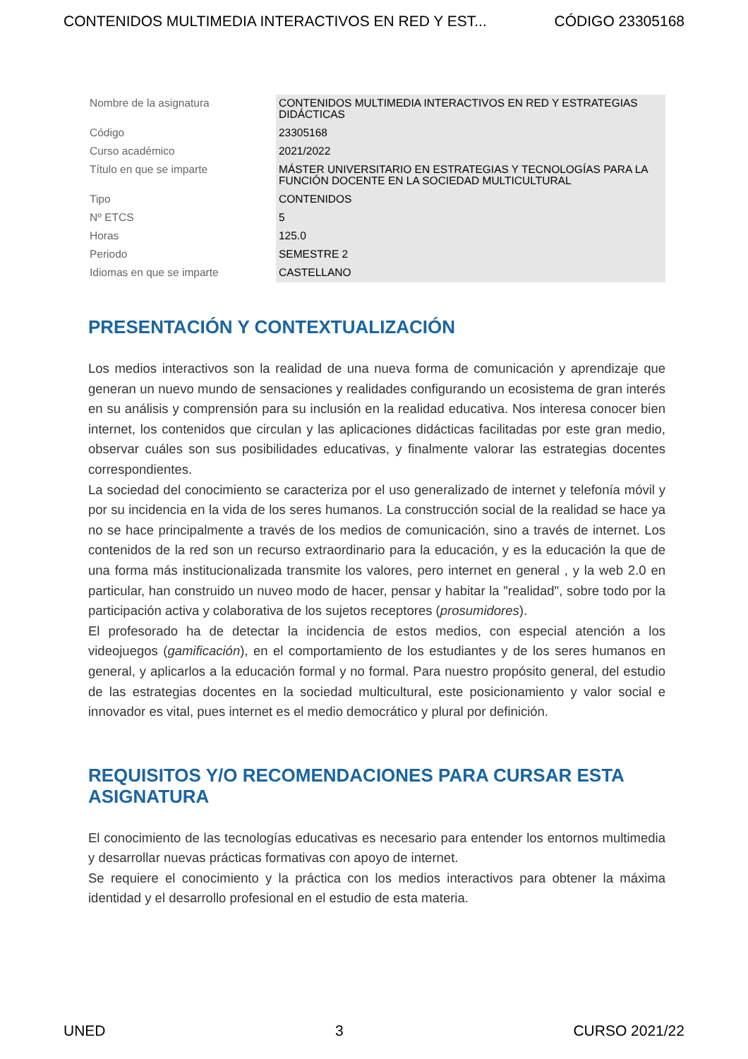CONTENIDOS MULTIMEDIA INTERACTIVOS EN RED Y EST... CÓDIGO 23305168
| Nombre de la asignatura | CONTENIDOS MULTIMEDIA INTERACTIVOS EN RED Y ESTRATEGIAS DIDÁCTICAS |
| Código | 23305168 |
| Curso académico | 2021/2022 |
| Título en que se imparte | MÁSTER UNIVERSITARIO EN ESTRATEGIAS Y TECNOLOGÍAS PARA LA FUNCIÓN DOCENTE EN LA SOCIEDAD MULTICULTURAL |
| Tipo | CONTENIDOS |
| Nº ETCS | 5 |
| Horas | 125.0 |
| Periodo | SEMESTRE 2 |
| Idiomas en que se imparte | CASTELLANO |
PRESENTACIÓN Y CONTEXTUALIZACIÓN
Los medios interactivos son la realidad de una nueva forma de comunicación y aprendizaje que generan un nuevo mundo de sensaciones y realidades configurando un ecosistema de gran interés en su análisis y comprensión para su inclusión en la realidad educativa. Nos interesa conocer bien internet, los contenidos que circulan y las aplicaciones didácticas facilitadas por este gran medio, observar cuáles son sus posibilidades educativas, y finalmente valorar las estrategias docentes correspondientes.
La sociedad del conocimiento se caracteriza por el uso generalizado de internet y telefonía móvil y por su incidencia en la vida de los seres humanos. La construcción social de la realidad se hace ya no se hace principalmente a través de los medios de comunicación, sino a través de internet. Los contenidos de la red son un recurso extraordinario para la educación, y es la educación la que de una forma más institucionalizada transmite los valores, pero internet en general , y la web 2.0 en particular, han construido un nuveo modo de hacer, pensar y habitar la "realidad", sobre todo por la participación activa y colaborativa de los sujetos receptores (prosumidores).
El profesorado ha de detectar la incidencia de estos medios, con especial atención a los videojuegos (gamificación), en el comportamiento de los estudiantes y de los seres humanos en general, y aplicarlos a la educación formal y no formal. Para nuestro propósito general, del estudio de las estrategias docentes en la sociedad multicultural, este posicionamiento y valor social e innovador es vital, pues internet es el medio democrático y plural por definición.
REQUISITOS Y/O RECOMENDACIONES PARA CURSAR ESTA ASIGNATURA
El conocimiento de las tecnologías educativas es necesario para entender los entornos multimedia y desarrollar nuevas prácticas formativas con apoyo de internet.
Se requiere el conocimiento y la práctica con los medios interactivos para obtener la máxima identidad y el desarrollo profesional en el estudio de esta materia.
UNED 3 CURSO 2021/22